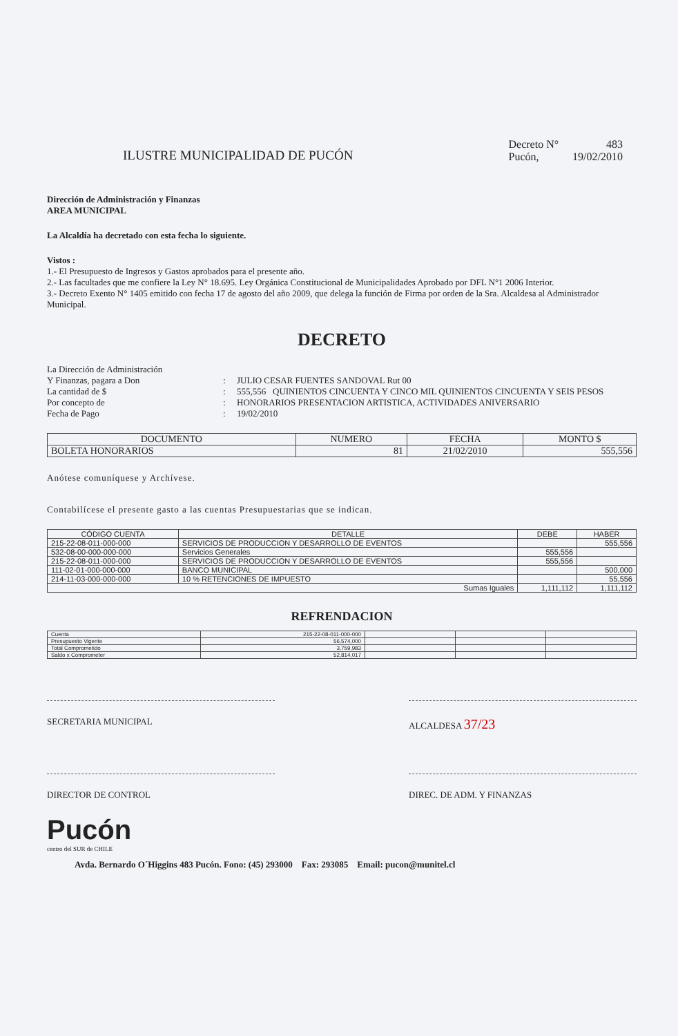ILUSTRE MUNICIPALIDAD DE PUCÓN
| Decreto N° | 483 |
| Pucón, | 19/02/2010 |
Dirección de Administración y Finanzas
AREA MUNICIPAL
La Alcaldía ha decretado con esta fecha lo siguiente.
Vistos :
1.- El Presupuesto de Ingresos y Gastos aprobados para el presente año.
2.- Las facultades que me confiere la Ley N° 18.695. Ley Orgánica Constitucional de Municipalidades Aprobado por DFL N°1 2006 Interior.
3.- Decreto Exento N° 1405 emitido con fecha 17 de agosto del año 2009, que delega la función de Firma por orden de la Sra. Alcaldesa al Administrador Municipal.
DECRETO
La Dirección de Administración
Y Finanzas, pagara a Don
La cantidad de $
:
:
JULIO CESAR FUENTES SANDOVAL Rut 00
555,556 QUINIENTOS CINCUENTA Y CINCO MIL QUINIENTOS CINCUENTA Y SEIS PESOS
Por concepto de
Fecha de Pago
:
:
HONORARIOS PRESENTACION ARTISTICA, ACTIVIDADES ANIVERSARIO
19/02/2010
| DOCUMENTO | NUMERO | FECHA | MONTO $ |
| --- | --- | --- | --- |
| BOLETA HONORARIOS | 81 | 21/02/2010 | 555,556 |
Anótese comuníquese y Archívese.
Contabilícese el presente gasto a las cuentas Presupuestarias que se indican.
| CÓDIGO CUENTA | DETALLE | DEBE | HABER |
| --- | --- | --- | --- |
| 215-22-08-011-000-000 | SERVICIOS DE PRODUCCION Y DESARROLLO DE EVENTOS | | 555,556 |
| 532-08-00-000-000-000 | Servicios Generales | 555,556 | |
| 215-22-08-011-000-000 | SERVICIOS DE PRODUCCION Y DESARROLLO DE EVENTOS | 555,556 | |
| 111-02-01-000-000-000 | BANCO MUNICIPAL | | 500,000 |
| 214-11-03-000-000-000 | 10 % RETENCIONES DE IMPUESTO | | 55,556 |
| Sumas Iguales | | 1,111,112 | 1,111,112 |
REFRENDACION
| Cuenta | 215-22-08-011-000-000 | | | |
| Presupuesto Vigente | 56,574,000 | | | |
| Total Comprometido | 3,759,983 | | | |
| Saldo x Comprometer | 52,814,017 | | | |
SECRETARIA MUNICIPAL ALCALDESA 37/23
DIRECTOR DE CONTROL DIREC. DE ADM. Y FINANZAS
Pucón
centro del SUR de CHILE
Avda. Bernardo O´Higgins 483 Pucón. Fono: (45) 293000 Fax: 293085 Email: pucon@munitel.cl